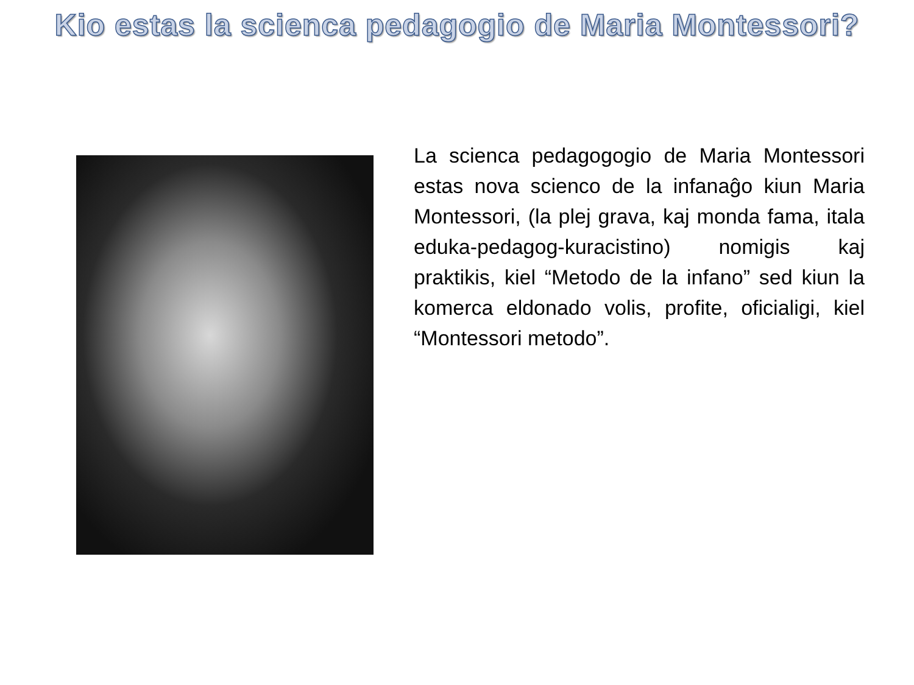Kio estas la scienca pedagogio de Maria Montessori?
La scienca pedagogogio de Maria Montessori estas nova scienco de la infanaĝo kiun Maria Montessori, (la plej grava, kaj monda fama, itala eduka-pedagog-kuracistino) nomigis kaj praktikis, kiel “Metodo de la infano” sed kiun la komerca eldonado volis, profite, oficialigi, kiel “Montessori metodo”.